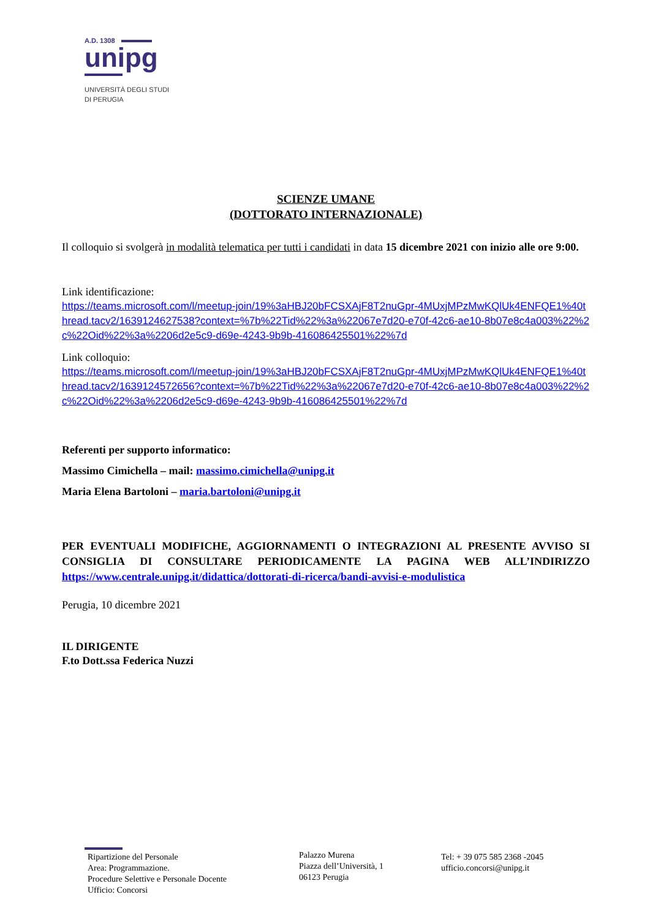A.D. 1308
unipg
UNIVERSITÀ DEGLI STUDI
DI PERUGIA
SCIENZE UMANE
(DOTTORATO INTERNAZIONALE)
Il colloquio si svolgerà in modalità telematica per tutti i candidati in data 15 dicembre 2021 con inizio alle ore 9:00.
Link identificazione:
https://teams.microsoft.com/l/meetup-join/19%3aHBJ20bFCSXAjF8T2nuGpr-4MUxjMPzMwKQlUk4ENFQE1%40thread.tacv2/1639124627538?context=%7b%22Tid%22%3a%22067e7d20-e70f-42c6-ae10-8b07e8c4a003%22%2c%22Oid%22%3a%2206d2e5c9-d69e-4243-9b9b-416086425501%22%7d
Link colloquio:
https://teams.microsoft.com/l/meetup-join/19%3aHBJ20bFCSXAjF8T2nuGpr-4MUxjMPzMwKQlUk4ENFQE1%40thread.tacv2/1639124572656?context=%7b%22Tid%22%3a%22067e7d20-e70f-42c6-ae10-8b07e8c4a003%22%2c%22Oid%22%3a%2206d2e5c9-d69e-4243-9b9b-416086425501%22%7d
Referenti per supporto informatico:
Massimo Cimichella – mail: massimo.cimichella@unipg.it
Maria Elena Bartoloni – maria.bartoloni@unipg.it
PER EVENTUALI MODIFICHE, AGGIORNAMENTI O INTEGRAZIONI AL PRESENTE AVVISO SI CONSIGLIA DI CONSULTARE PERIODICAMENTE LA PAGINA WEB ALL’INDIRIZZO https://www.centrale.unipg.it/didattica/dottorati-di-ricerca/bandi-avvisi-e-modulistica
Perugia, 10 dicembre 2021
IL DIRIGENTE
F.to Dott.ssa Federica Nuzzi
Ripartizione del Personale
Area: Programmazione.
Procedure Selettive e Personale Docente
Ufficio: Concorsi
Palazzo Murena
Piazza dell’Università, 1
06123 Perugia
Tel: + 39 075 585 2368 -2045
ufficio.concorsi@unipg.it